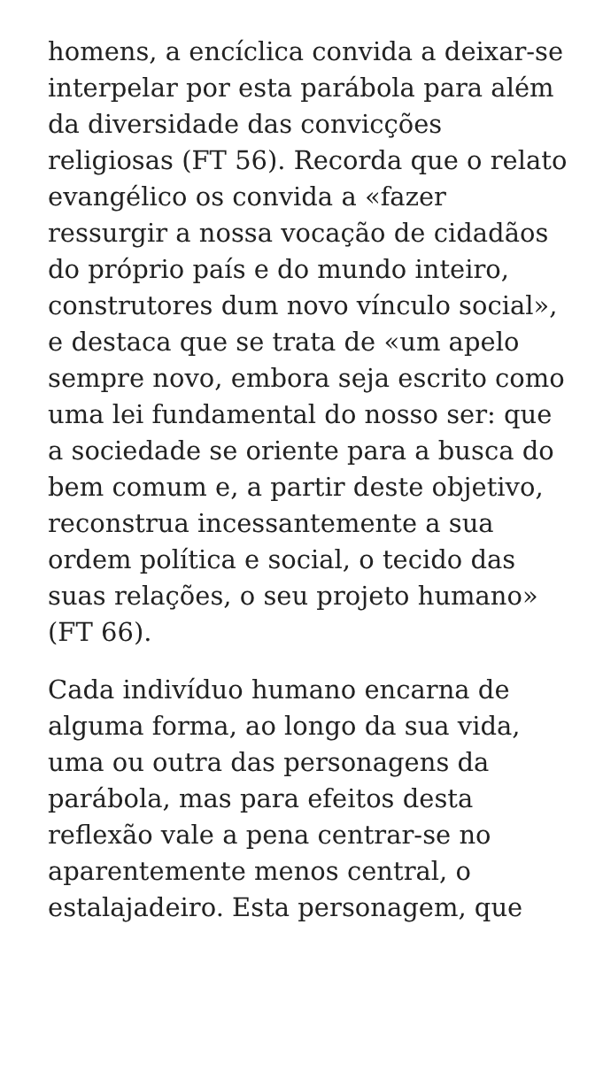homens, a encíclica convida a deixar-se interpelar por esta parábola para além da diversidade das convicções religiosas (FT 56). Recorda que o relato evangélico os convida a «fazer ressurgir a nossa vocação de cidadãos do próprio país e do mundo inteiro, construtores dum novo vínculo social», e destaca que se trata de «um apelo sempre novo, embora seja escrito como uma lei fundamental do nosso ser: que a sociedade se oriente para a busca do bem comum e, a partir deste objetivo, reconstrua incessantemente a sua ordem política e social, o tecido das suas relações, o seu projeto humano» (FT 66).
Cada indivíduo humano encarna de alguma forma, ao longo da sua vida, uma ou outra das personagens da parábola, mas para efeitos desta reflexão vale a pena centrar-se no aparentemente menos central, o estalajadeiro. Esta personagem, que